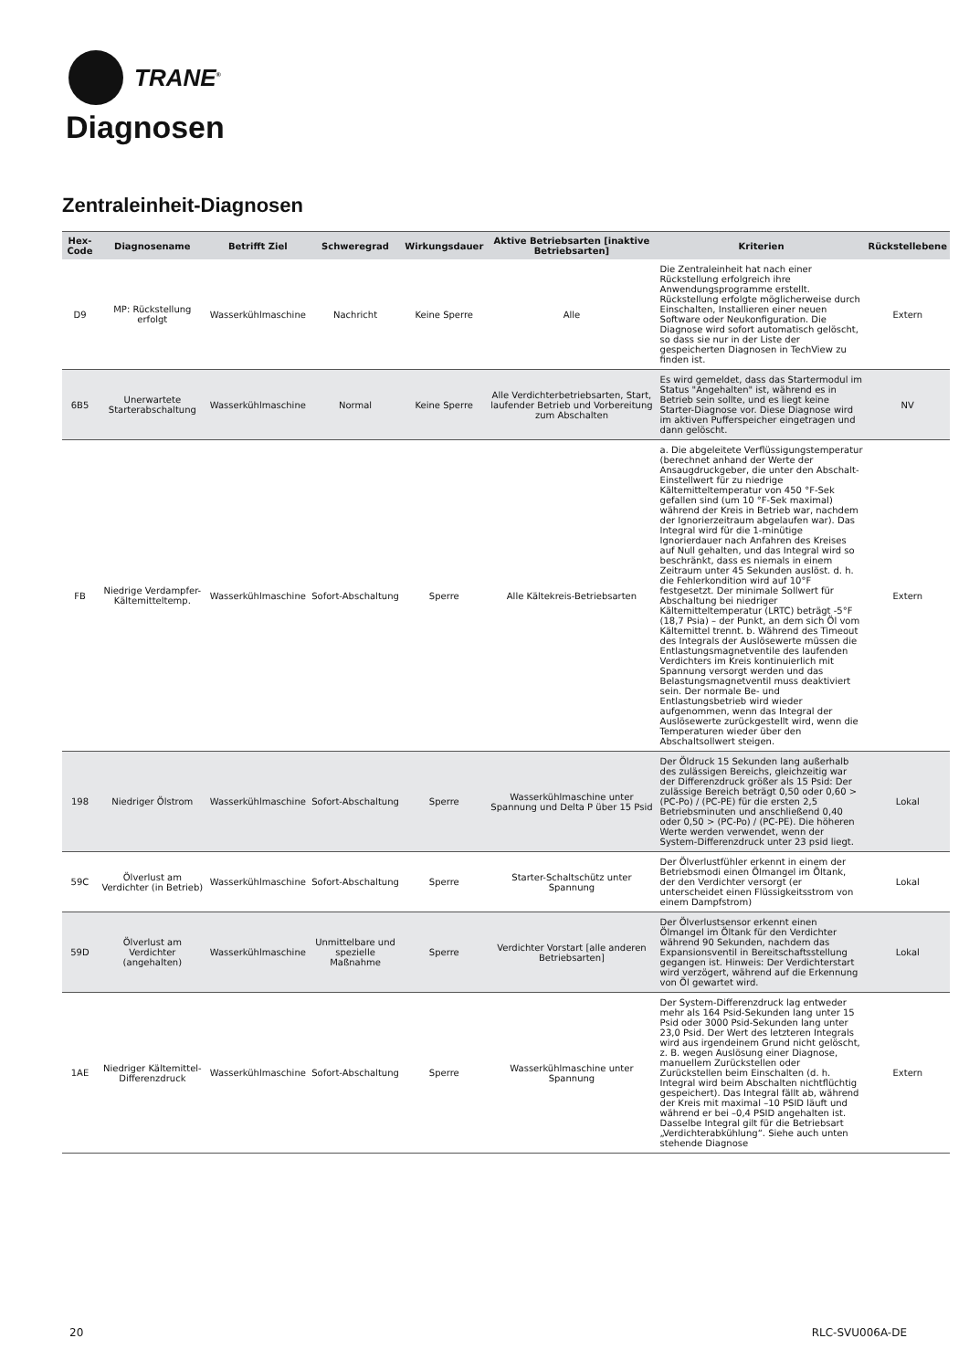TRANE<sup>®</sup>
Diagnosen
Zentraleinheit-Diagnosen
| Hex-Code | Diagnosename | Betrifft Ziel | Schweregrad | Wirkungsdauer | Aktive Betriebsarten [inaktive Betriebsarten] | Kriterien | Rückstellebene |
| --- | --- | --- | --- | --- | --- | --- | --- |
| D9 | MP: Rückstellung erfolgt | Wasserkühlmaschine | Nachricht | Keine Sperre | Alle | Die Zentraleinheit hat nach einer Rückstellung erfolgreich ihre Anwendungsprogramme erstellt. Rückstellung erfolgte möglicherweise durch Einschalten, Installieren einer neuen Software oder Neukonfiguration. Die Diagnose wird sofort automatisch gelöscht, so dass sie nur in der Liste der gespeicherten Diagnosen in TechView zu finden ist. | Extern |
| 6B5 | Unerwartete Starterabschaltung | Wasserkühlmaschine | Normal | Keine Sperre | Alle Verdichterbetriebsarten, Start, laufender Betrieb und Vorbereitung zum Abschalten | Es wird gemeldet, dass das Startermodul im Status "Angehalten" ist, während es in Betrieb sein sollte, und es liegt keine Starter-Diagnose vor. Diese Diagnose wird im aktiven Pufferspeicher eingetragen und dann gelöscht. | NV |
| FB | Niedrige Verdampfer-Kältemitteltemp. | Wasserkühlmaschine | Sofort-Abschaltung | Sperre | Alle Kältekreis-Betriebsarten | a. Die abgeleitete Verflüssigungstemperatur (berechnet anhand der Werte der Ansaugdruckgeber, die unter den Abschalt-Einstellwert für zu niedrige Kältemitteltemperatur von 450 °F-Sek gefallen sind (um 10 °F-Sek maximal) während der Kreis in Betrieb war, nachdem der Ignorierzeitraum abgelaufen war). Das Integral wird für die 1-minütige Ignorierdauer nach Anfahren des Kreises auf Null gehalten, und das Integral wird so beschränkt, dass es niemals in einem Zeitraum unter 45 Sekunden auslöst. d. h. die Fehlerkondition wird auf 10°F festgesetzt. Der minimale Sollwert für Abschaltung bei niedriger Kältemitteltemperatur (LRTC) beträgt -5°F (18,7 Psia) – der Punkt, an dem sich Öl vom Kältemittel trennt. b. Während des Timeout des Integrals der Auslösewerte müssen die Entlastungsmagnetventile des laufenden Verdichters im Kreis kontinuierlich mit Spannung versorgt werden und das Belastungsmagnetventil muss deaktiviert sein. Der normale Be- und Entlastungsbetrieb wird wieder aufgenommen, wenn das Integral der Auslösewerte zurückgestellt wird, wenn die Temperaturen wieder über den Abschaltsollwert steigen. | Extern |
| 198 | Niedriger Ölstrom | Wasserkühlmaschine | Sofort-Abschaltung | Sperre | Wasserkühlmaschine unter Spannung und Delta P über 15 Psid | Der Öldruck 15 Sekunden lang außerhalb des zulässigen Bereichs, gleichzeitig war der Differenzdruck größer als 15 Psid: Der zulässige Bereich beträgt 0,50 oder 0,60 > (PC-Po) / (PC-PE) für die ersten 2,5 Betriebsminuten und anschließend 0,40 oder 0,50 > (PC-Po) / (PC-PE). Die höheren Werte werden verwendet, wenn der System-Differenzdruck unter 23 psid liegt. | Lokal |
| 59C | Ölverlust am Verdichter (in Betrieb) | Wasserkühlmaschine | Sofort-Abschaltung | Sperre | Starter-Schaltschütz unter Spannung | Der Ölverlustfühler erkennt in einem der Betriebsmodi einen Ölmangel im Öltank, der den Verdichter versorgt (er unterscheidet einen Flüssigkeitsstrom von einem Dampfstrom) | Lokal |
| 59D | Ölverlust am Verdichter (angehalten) | Wasserkühlmaschine | Unmittelbare und spezielle Maßnahme | Sperre | Verdichter Vorstart [alle anderen Betriebsarten] | Der Ölverlustsensor erkennt einen Ölmangel im Öltank für den Verdichter während 90 Sekunden, nachdem das Expansionsventil in Bereitschaftsstellung gegangen ist. Hinweis: Der Verdichterstart wird verzögert, während auf die Erkennung von Öl gewartet wird. | Lokal |
| 1AE | Niedriger Kältemittel-Differenzdruck | Wasserkühlmaschine | Sofort-Abschaltung | Sperre | Wasserkühlmaschine unter Spannung | Der System-Differenzdruck lag entweder mehr als 164 Psid-Sekunden lang unter 15 Psid oder 3000 Psid-Sekunden lang unter 23,0 Psid. Der Wert des letzteren Integrals wird aus irgendeinem Grund nicht gelöscht, z. B. wegen Auslösung einer Diagnose, manuellem Zurückstellen oder Zurückstellen beim Einschalten (d. h. Integral wird beim Abschalten nichtflüchtig gespeichert). Das Integral fällt ab, während der Kreis mit maximal –10 PSID läuft und während er bei –0,4 PSID angehalten ist. Dasselbe Integral gilt für die Betriebsart „Verdichterabkühlung“. Siehe auch unten stehende Diagnose | Extern |
20 RLC-SVU006A-DE